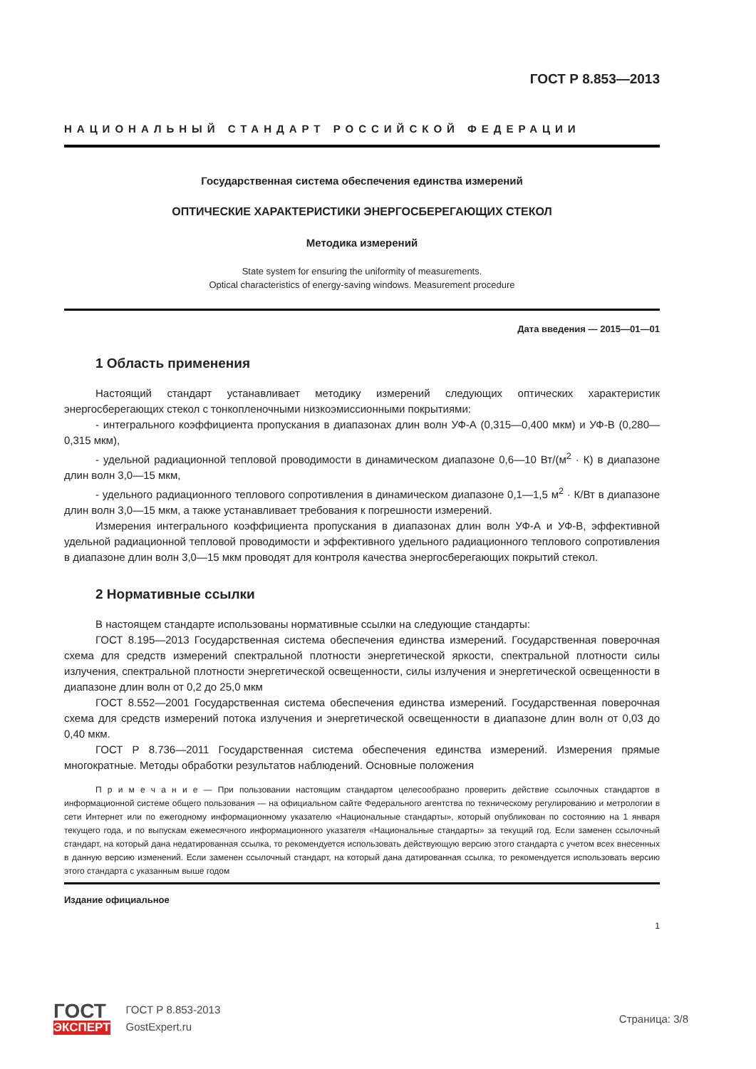ГОСТ Р 8.853—2013
НАЦИОНАЛЬНЫЙ СТАНДАРТ РОССИЙСКОЙ ФЕДЕРАЦИИ
Государственная система обеспечения единства измерений
ОПТИЧЕСКИЕ ХАРАКТЕРИСТИКИ ЭНЕРГОСБЕРЕГАЮЩИХ СТЕКОЛ
Методика измерений
State system for ensuring the uniformity of measurements.
Optical characteristics of energy-saving windows. Measurement procedure
Дата введения — 2015—01—01
1 Область применения
Настоящий стандарт устанавливает методику измерений следующих оптических характеристик энергосберегающих стекол с тонкопленочными низкоэмиссионными покрытиями:
- интегрального коэффициента пропускания в диапазонах длин волн УФ-А (0,315—0,400 мкм) и УФ-В (0,280—0,315 мкм),
- удельной радиационной тепловой проводимости в динамическом диапазоне 0,6—10 Вт/(м<sup>2</sup> · К) в диапазоне длин волн 3,0—15 мкм,
- удельного радиационного теплового сопротивления в динамическом диапазоне 0,1—1,5 м<sup>2</sup> · К/Вт в диапазоне длин волн 3,0—15 мкм, а также устанавливает требования к погрешности измерений.
Измерения интегрального коэффициента пропускания в диапазонах длин волн УФ-А и УФ-В, эффективной удельной радиационной тепловой проводимости и эффективного удельного радиационного теплового сопротивления в диапазоне длин волн 3,0—15 мкм проводят для контроля качества энергосберегающих покрытий стекол.
2 Нормативные ссылки
В настоящем стандарте использованы нормативные ссылки на следующие стандарты:
ГОСТ 8.195—2013 Государственная система обеспечения единства измерений. Государственная поверочная схема для средств измерений спектральной плотности энергетической яркости, спектральной плотности силы излучения, спектральной плотности энергетической освещенности, силы излучения и энергетической освещенности в диапазоне длин волн от 0,2 до 25,0 мкм
ГОСТ 8.552—2001 Государственная система обеспечения единства измерений. Государственная поверочная схема для средств измерений потока излучения и энергетической освещенности в диапазоне длин волн от 0,03 до 0,40 мкм.
ГОСТ Р 8.736—2011 Государственная система обеспечения единства измерений. Измерения прямые многократные. Методы обработки результатов наблюдений. Основные положения
П р и м е ч а н и е — При пользовании настоящим стандартом целесообразно проверить действие ссылочных стандартов в информационной системе общего пользования — на официальном сайте Федерального агентства по техническому регулированию и метрологии в сети Интернет или по ежегодному информационному указателю «Национальные стандарты», который опубликован по состоянию на 1 января текущего года, и по выпускам ежемесячного информационного указателя «Национальные стандарты» за текущий год. Если заменен ссылочный стандарт, на который дана недатированная ссылка, то рекомендуется использовать действующую версию этого стандарта с учетом всех внесенных в данную версию изменений. Если заменен ссылочный стандарт, на который дана датированная ссылка, то рекомендуется использовать версию этого стандарта с указанным выше годом
Издание официальное
1
ГОСТ
ЭКСПЕРТ
ГОСТ Р 8.853-2013
GostExpert.ru
Страница: 3/8